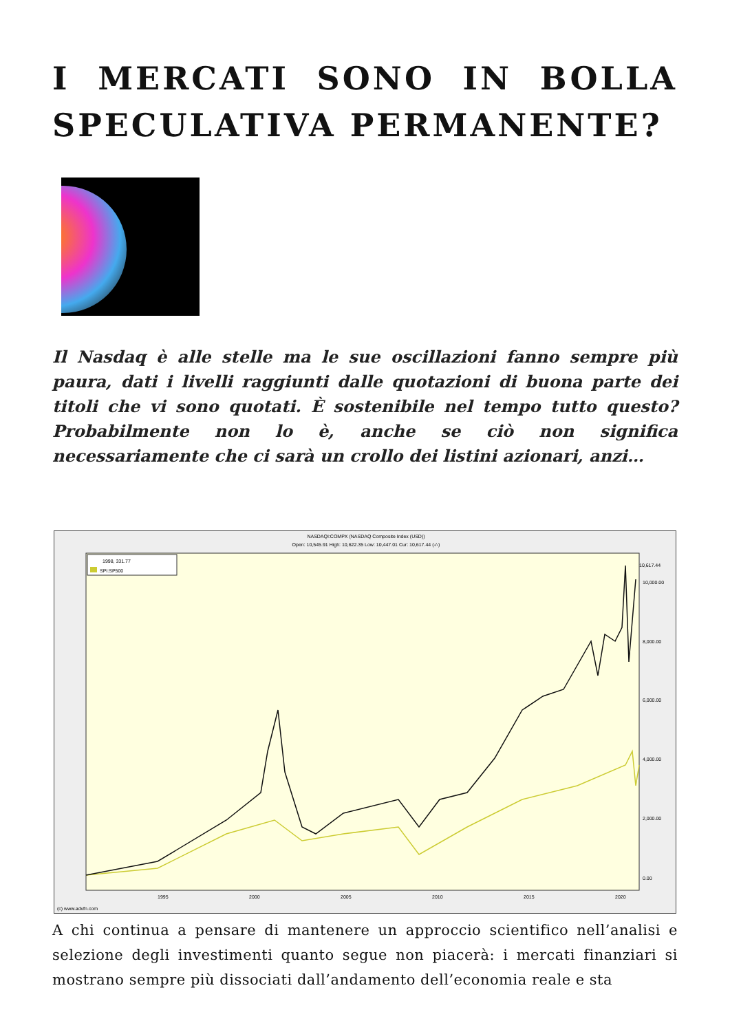I MERCATI SONO IN BOLLA SPECULATIVA PERMANENTE?
Il Nasdaq è alle stelle ma le sue oscillazioni fanno sempre più paura, dati i livelli raggiunti dalle quotazioni di buona parte dei titoli che vi sono quotati. È sostenibile nel tempo tutto questo? Probabilmente non lo è, anche se ciò non significa necessariamente che ci sarà un crollo dei listini azionari, anzi…
NASDAQI:COMPX (NASDAQ Composite Index (USD))
Open: 10,545.91 High: 10,622.35 Low: 10,447.01 Cur: 10,617.44 (-/-)
1998, 331.77
SPI:SP500
10,000.00
8,000.00
6,000.00
4,000.00
2,000.00
0.00
10,617.44
1995
2000
2005
2010
2015
2020
(c) www.advfn.com
A chi continua a pensare di mantenere un approccio scientifico nell’analisi e selezione degli investimenti quanto segue non piacerà: i mercati finanziari si mostrano sempre più dissociati dall’andamento dell’economia reale e sta